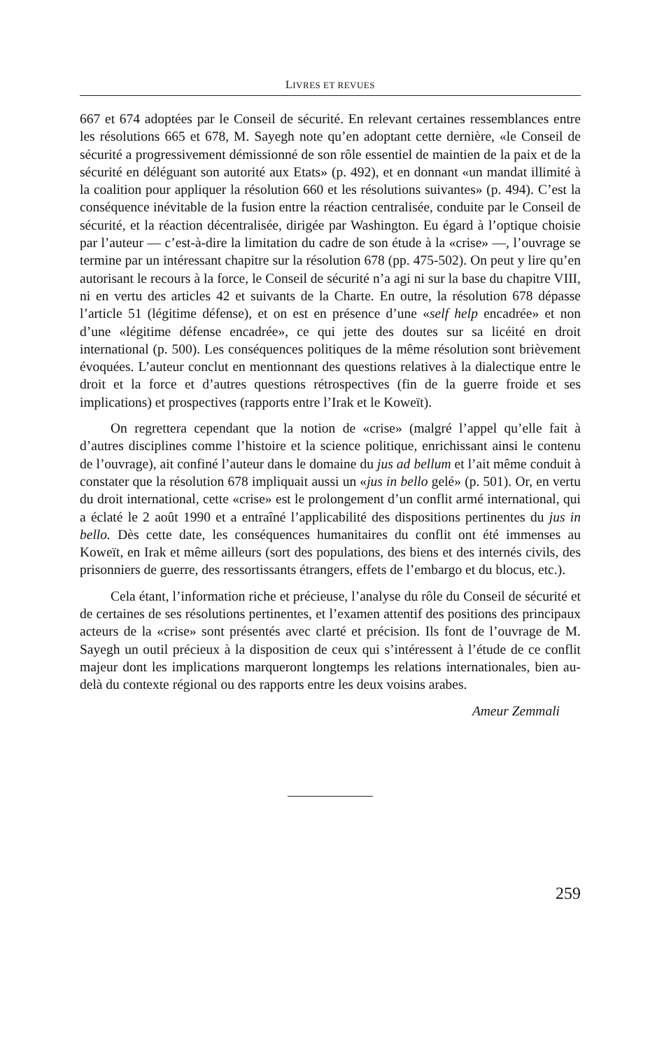LIVRES ET REVUES
667 et 674 adoptées par le Conseil de sécurité. En relevant certaines ressemblances entre les résolutions 665 et 678, M. Sayegh note qu’en adoptant cette dernière, «le Conseil de sécurité a progressivement démissionné de son rôle essentiel de maintien de la paix et de la sécurité en déléguant son autorité aux Etats» (p. 492), et en donnant «un mandat illimité à la coalition pour appliquer la résolution 660 et les résolutions suivantes» (p. 494). C’est la conséquence inévitable de la fusion entre la réaction centralisée, conduite par le Conseil de sécurité, et la réaction décentralisée, dirigée par Washington. Eu égard à l’optique choisie par l’auteur — c’est-à-dire la limitation du cadre de son étude à la «crise» —, l’ouvrage se termine par un intéressant chapitre sur la résolution 678 (pp. 475-502). On peut y lire qu’en autorisant le recours à la force, le Conseil de sécurité n’a agi ni sur la base du chapitre VIII, ni en vertu des articles 42 et suivants de la Charte. En outre, la résolution 678 dépasse l’article 51 (légitime défense), et on est en présence d’une «self help encadrée» et non d’une «légitime défense encadrée», ce qui jette des doutes sur sa licéité en droit international (p. 500). Les conséquences politiques de la même résolution sont brièvement évoquées. L’auteur conclut en mentionnant des questions relatives à la dialectique entre le droit et la force et d’autres questions rétrospectives (fin de la guerre froide et ses implications) et prospectives (rapports entre l’Irak et le Koweït).
On regrettera cependant que la notion de «crise» (malgré l’appel qu’elle fait à d’autres disciplines comme l’histoire et la science politique, enrichissant ainsi le contenu de l’ouvrage), ait confiné l’auteur dans le domaine du jus ad bellum et l’ait même conduit à constater que la résolution 678 impliquait aussi un «jus in bello gelé» (p. 501). Or, en vertu du droit international, cette «crise» est le prolongement d’un conflit armé international, qui a éclaté le 2 août 1990 et a entraîné l’applicabilité des dispositions pertinentes du jus in bello. Dès cette date, les conséquences humanitaires du conflit ont été immenses au Koweït, en Irak et même ailleurs (sort des populations, des biens et des internés civils, des prisonniers de guerre, des ressortissants étrangers, effets de l’embargo et du blocus, etc.).
Cela étant, l’information riche et précieuse, l’analyse du rôle du Conseil de sécurité et de certaines de ses résolutions pertinentes, et l’examen attentif des positions des principaux acteurs de la «crise» sont présentés avec clarté et précision. Ils font de l’ouvrage de M. Sayegh un outil précieux à la disposition de ceux qui s’intéressent à l’étude de ce conflit majeur dont les implications marqueront longtemps les relations internationales, bien au-delà du contexte régional ou des rapports entre les deux voisins arabes.
Ameur Zemmali
259